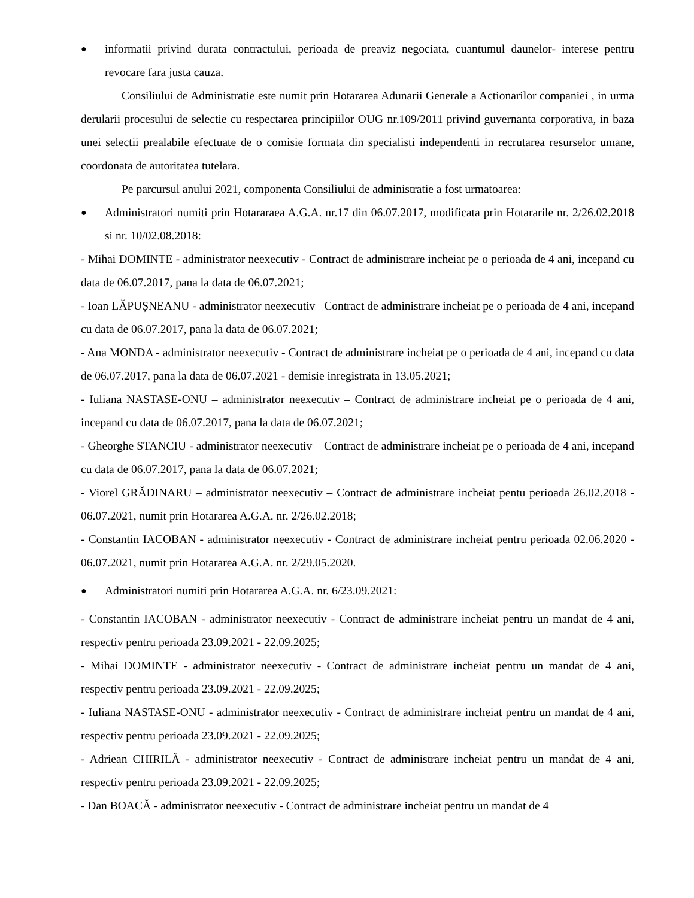●
informatii privind durata contractului, perioada de preaviz negociata, cuantumul daunelor- interese pentru revocare fara justa cauza.
Consiliului de Administratie este numit prin Hotararea Adunarii Generale a Actionarilor companiei , in urma derularii procesului de selectie cu respectarea principiilor OUG nr.109/2011 privind guvernanta corporativa, in baza unei selectii prealabile efectuate de o comisie formata din specialisti independenti in recrutarea resurselor umane, coordonata de autoritatea tutelara.
Pe parcursul anului 2021, componenta Consiliului de administratie a fost urmatoarea:
●
Administratori numiti prin Hotararaea A.G.A. nr.17 din 06.07.2017, modificata prin Hotararile nr. 2/26.02.2018 si nr. 10/02.08.2018:
- Mihai DOMINTE - administrator neexecutiv - Contract de administrare incheiat pe o perioada de 4 ani, incepand cu data de 06.07.2017, pana la data de 06.07.2021;
- Ioan LĂPUȘNEANU - administrator neexecutiv– Contract de administrare incheiat pe o perioada de 4 ani, incepand cu data de 06.07.2017, pana la data de 06.07.2021;
- Ana MONDA - administrator neexecutiv - Contract de administrare incheiat pe o perioada de 4 ani, incepand cu data de 06.07.2017, pana la data de 06.07.2021 - demisie inregistrata in 13.05.2021;
- Iuliana NASTASE-ONU – administrator neexecutiv – Contract de administrare incheiat pe o perioada de 4 ani, incepand cu data de 06.07.2017, pana la data de 06.07.2021;
- Gheorghe STANCIU - administrator neexecutiv – Contract de administrare incheiat pe o perioada de 4 ani, incepand cu data de 06.07.2017, pana la data de 06.07.2021;
- Viorel GRĂDINARU – administrator neexecutiv – Contract de administrare incheiat pentu perioada 26.02.2018 - 06.07.2021, numit prin Hotararea A.G.A. nr. 2/26.02.2018;
- Constantin IACOBAN - administrator neexecutiv - Contract de administrare incheiat pentru perioada 02.06.2020 - 06.07.2021, numit prin Hotararea A.G.A. nr. 2/29.05.2020.
●
Administratori numiti prin Hotararea A.G.A. nr. 6/23.09.2021:
- Constantin IACOBAN - administrator neexecutiv - Contract de administrare incheiat pentru un mandat de 4 ani, respectiv pentru perioada 23.09.2021 - 22.09.2025;
- Mihai DOMINTE - administrator neexecutiv - Contract de administrare incheiat pentru un mandat de 4 ani, respectiv pentru perioada 23.09.2021 - 22.09.2025;
- Iuliana NASTASE-ONU - administrator neexecutiv - Contract de administrare incheiat pentru un mandat de 4 ani, respectiv pentru perioada 23.09.2021 - 22.09.2025;
- Adriean CHIRILĂ - administrator neexecutiv - Contract de administrare incheiat pentru un mandat de 4 ani, respectiv pentru perioada 23.09.2021 - 22.09.2025;
- Dan BOACĂ - administrator neexecutiv - Contract de administrare incheiat pentru un mandat de 4